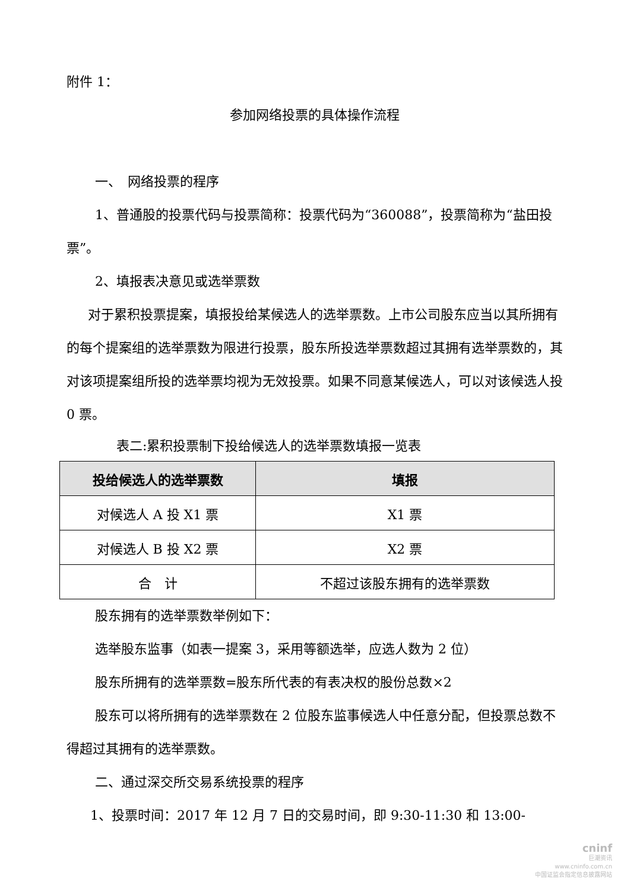附件 1：
参加网络投票的具体操作流程
一、　网络投票的程序
1、普通股的投票代码与投票简称：投票代码为“360088”，投票简称为“盐田投票”。
2、填报表决意见或选举票数
对于累积投票提案，填报投给某候选人的选举票数。上市公司股东应当以其所拥有的每个提案组的选举票数为限进行投票，股东所投选举票数超过其拥有选举票数的，其对该项提案组所投的选举票均视为无效投票。如果不同意某候选人，可以对该候选人投 0 票。
表二:累积投票制下投给候选人的选举票数填报一览表
| 投给候选人的选举票数 | 填报 |
| --- | --- |
| 对候选人 A 投 X1 票 | X1 票 |
| 对候选人 B 投 X2 票 | X2 票 |
| 合 计 | 不超过该股东拥有的选举票数 |
股东拥有的选举票数举例如下：
选举股东监事（如表一提案 3，采用等额选举，应选人数为 2 位）
股东所拥有的选举票数=股东所代表的有表决权的股份总数×2
股东可以将所拥有的选举票数在 2 位股东监事候选人中任意分配，但投票总数不得超过其拥有的选举票数。
二、通过深交所交易系统投票的程序
1、投票时间：2017 年 12 月 7 日的交易时间，即 9:30-11:30 和 13:00-
cninf
巨潮资讯
www.cninfo.com.cn
中国证监会指定信息披露网站